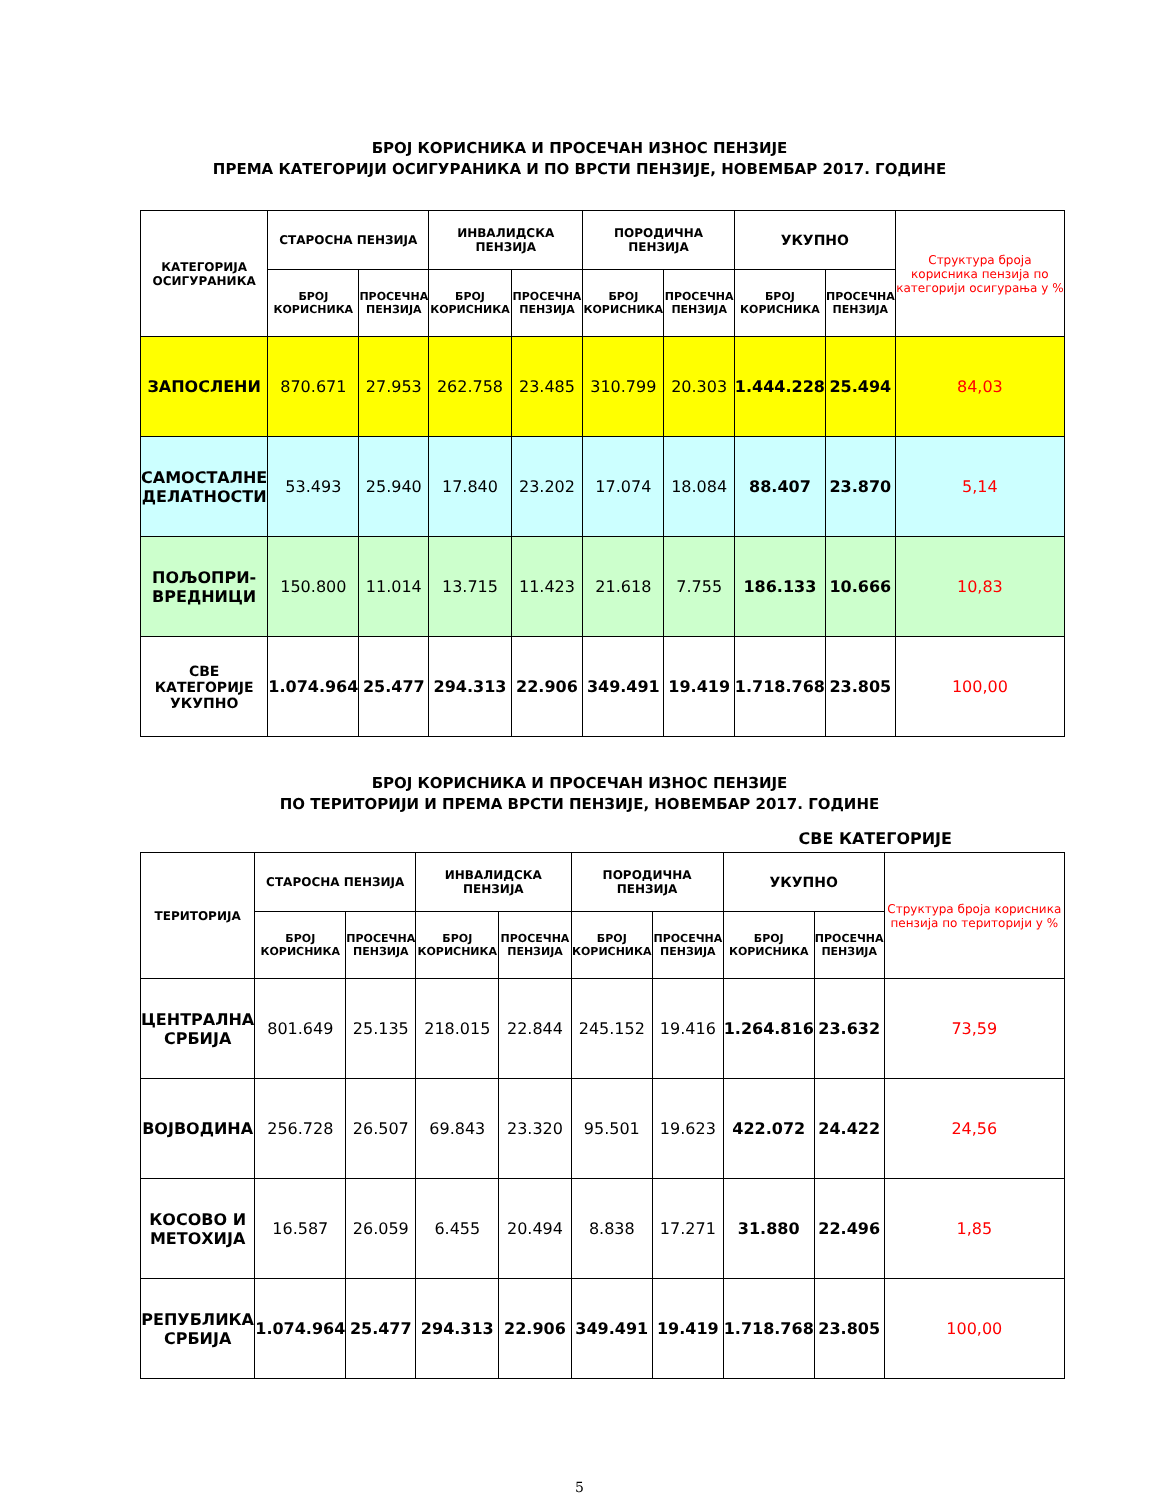БРОЈ КОРИСНИКА И ПРОСЕЧАН ИЗНОС ПЕНЗИЈЕ
ПРЕМА КАТЕГОРИЈИ ОСИГУРАНИКА И ПО ВРСТИ ПЕНЗИЈЕ, НОВЕМБАР 2017. ГОДИНЕ
| КАТЕГОРИЈА ОСИГУРАНИКА | СТАРОСНА ПЕНЗИЈА | | ИНВАЛИДСКА ПЕНЗИЈА | | ПОРОДИЧНА ПЕНЗИЈА | | УКУПНО | | Структура броја корисника пензија по категорији осигурања у % |
| --- | --- | --- | --- | --- | --- | --- | --- | --- | --- |
| | БРОЈ КОРИСНИКА | ПРОСЕЧНА ПЕНЗИЈА | БРОЈ КОРИСНИКА | ПРОСЕЧНА ПЕНЗИЈА | БРОЈ КОРИСНИКА | ПРОСЕЧНА ПЕНЗИЈА | БРОЈ КОРИСНИКА | ПРОСЕЧНА ПЕНЗИЈА | |
| ЗАПОСЛЕНИ | 870.671 | 27.953 | 262.758 | 23.485 | 310.799 | 20.303 | 1.444.228 | 25.494 | 84,03 |
| САМОСТАЛНЕ ДЕЛАТНОСТИ | 53.493 | 25.940 | 17.840 | 23.202 | 17.074 | 18.084 | 88.407 | 23.870 | 5,14 |
| ПОЉОПРИ- ВРЕДНИЦИ | 150.800 | 11.014 | 13.715 | 11.423 | 21.618 | 7.755 | 186.133 | 10.666 | 10,83 |
| СВЕ КАТЕГОРИЈЕ УКУПНО | 1.074.964 | 25.477 | 294.313 | 22.906 | 349.491 | 19.419 | 1.718.768 | 23.805 | 100,00 |
БРОЈ КОРИСНИКА И ПРОСЕЧАН ИЗНОС ПЕНЗИЈЕ
ПО ТЕРИТОРИЈИ И ПРЕМА ВРСТИ ПЕНЗИЈЕ, НОВЕМБАР 2017. ГОДИНЕ
СВЕ КАТЕГОРИЈЕ
| ТЕРИТОРИЈА | СТАРОСНА ПЕНЗИЈА | | ИНВАЛИДСКА ПЕНЗИЈА | | ПОРОДИЧНА ПЕНЗИЈА | | УКУПНО | | Структура броја корисника пензија по територији у % |
| --- | --- | --- | --- | --- | --- | --- | --- | --- | --- |
| | БРОЈ КОРИСНИКА | ПРОСЕЧНА ПЕНЗИЈА | БРОЈ КОРИСНИКА | ПРОСЕЧНА ПЕНЗИЈА | БРОЈ КОРИСНИКА | ПРОСЕЧНА ПЕНЗИЈА | БРОЈ КОРИСНИКА | ПРОСЕЧНА ПЕНЗИЈА | |
| ЦЕНТРАЛНА СРБИЈА | 801.649 | 25.135 | 218.015 | 22.844 | 245.152 | 19.416 | 1.264.816 | 23.632 | 73,59 |
| ВОЈВОДИНА | 256.728 | 26.507 | 69.843 | 23.320 | 95.501 | 19.623 | 422.072 | 24.422 | 24,56 |
| КОСОВО И МЕТОХИЈА | 16.587 | 26.059 | 6.455 | 20.494 | 8.838 | 17.271 | 31.880 | 22.496 | 1,85 |
| РЕПУБЛИКА СРБИЈА | 1.074.964 | 25.477 | 294.313 | 22.906 | 349.491 | 19.419 | 1.718.768 | 23.805 | 100,00 |
5